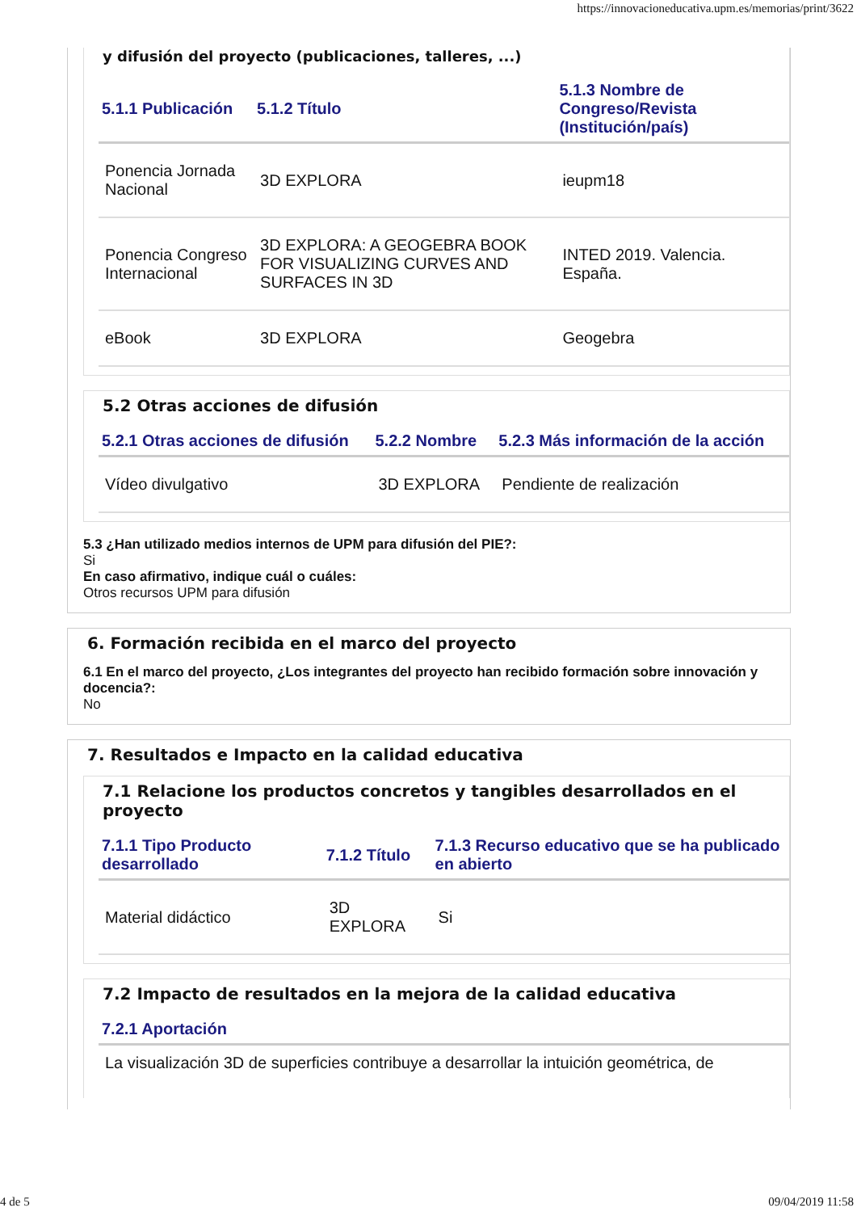https://innovacioneducativa.upm.es/memorias/print/3622
y difusión del proyecto (publicaciones, talleres, ...)
| 5.1.1 Publicación | 5.1.2 Título | 5.1.3 Nombre de Congreso/Revista (Institución/país) |
| --- | --- | --- |
| Ponencia Jornada Nacional | 3D EXPLORA | ieupm18 |
| Ponencia Congreso Internacional | 3D EXPLORA: A GEOGEBRA BOOK FOR VISUALIZING CURVES AND SURFACES IN 3D | INTED 2019. Valencia. España. |
| eBook | 3D EXPLORA | Geogebra |
5.2 Otras acciones de difusión
| 5.2.1 Otras acciones de difusión | 5.2.2 Nombre | 5.2.3 Más información de la acción |
| --- | --- | --- |
| Vídeo divulgativo | 3D EXPLORA | Pendiente de realización |
5.3 ¿Han utilizado medios internos de UPM para difusión del PIE?:
Si
En caso afirmativo, indique cuál o cuáles:
Otros recursos UPM para difusión
6. Formación recibida en el marco del proyecto
6.1 En el marco del proyecto, ¿Los integrantes del proyecto han recibido formación sobre innovación y docencia?:
No
7. Resultados e Impacto en la calidad educativa
7.1 Relacione los productos concretos y tangibles desarrollados en el proyecto
| 7.1.1 Tipo Producto desarrollado | 7.1.2 Título | 7.1.3 Recurso educativo que se ha publicado en abierto |
| --- | --- | --- |
| Material didáctico | 3D EXPLORA | Si |
7.2 Impacto de resultados en la mejora de la calidad educativa
| 7.2.1 Aportación |
| --- |
| La visualización 3D de superficies contribuye a desarrollar la intuición geométrica, de |
4 de 5 09/04/2019 11:58